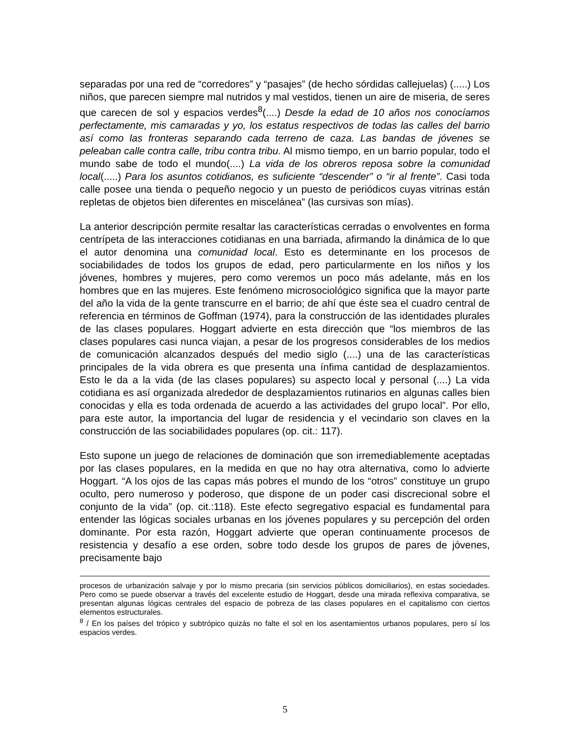separadas por una red de “corredores” y “pasajes” (de hecho sórdidas callejuelas) (.....) Los niños, que parecen siempre mal nutridos y mal vestidos, tienen un aire de miseria, de seres que carecen de sol y espacios verdes<sup>8</sup>(....) Desde la edad de 10 años nos conocíamos perfectamente, mis camaradas y yo, los estatus respectivos de todas las calles del barrio así como las fronteras separando cada terreno de caza. Las bandas de jóvenes se peleaban calle contra calle, tribu contra tribu. Al mismo tiempo, en un barrio popular, todo el mundo sabe de todo el mundo(....) La vida de los obreros reposa sobre la comunidad local(.....) Para los asuntos cotidianos, es suficiente “descender” o “ir al frente”. Casi toda calle posee una tienda o pequeño negocio y un puesto de periódicos cuyas vitrinas están repletas de objetos bien diferentes en miscelánea” (las cursivas son mías).
La anterior descripción permite resaltar las características cerradas o envolventes en forma centrípeta de las interacciones cotidianas en una barriada, afirmando la dinámica de lo que el autor denomina una comunidad local. Esto es determinante en los procesos de sociabilidades de todos los grupos de edad, pero particularmente en los niños y los jóvenes, hombres y mujeres, pero como veremos un poco más adelante, más en los hombres que en las mujeres. Este fenómeno microsociológico significa que la mayor parte del año la vida de la gente transcurre en el barrio; de ahí que éste sea el cuadro central de referencia en términos de Goffman (1974), para la construcción de las identidades plurales de las clases populares. Hoggart advierte en esta dirección que “los miembros de las clases populares casi nunca viajan, a pesar de los progresos considerables de los medios de comunicación alcanzados después del medio siglo (....) una de las características principales de la vida obrera es que presenta una ínfima cantidad de desplazamientos. Esto le da a la vida (de las clases populares) su aspecto local y personal (....) La vida cotidiana es así organizada alrededor de desplazamientos rutinarios en algunas calles bien conocidas y ella es toda ordenada de acuerdo a las actividades del grupo local”. Por ello, para este autor, la importancia del lugar de residencia y el vecindario son claves en la construcción de las sociabilidades populares (op. cit.: 117).
Esto supone un juego de relaciones de dominación que son irremediablemente aceptadas por las clases populares, en la medida en que no hay otra alternativa, como lo advierte Hoggart. “A los ojos de las capas más pobres el mundo de los “otros” constituye un grupo oculto, pero numeroso y poderoso, que dispone de un poder casi discrecional sobre el conjunto de la vida” (op. cit.:118). Este efecto segregativo espacial es fundamental para entender las lógicas sociales urbanas en los jóvenes populares y su percepción del orden dominante. Por esta razón, Hoggart advierte que operan continuamente procesos de resistencia y desafío a ese orden, sobre todo desde los grupos de pares de jóvenes, precisamente bajo
procesos de urbanización salvaje y por lo mismo precaria (sin servicios públicos domiciliarios), en estas sociedades. Pero como se puede observar a través del excelente estudio de Hoggart, desde una mirada reflexiva comparativa, se presentan algunas lógicas centrales del espacio de pobreza de las clases populares en el capitalismo con ciertos elementos estructurales.
<sup>8</sup> / En los países del trópico y subtrópico quizás no falte el sol en los asentamientos urbanos populares, pero sí los espacios verdes.
5